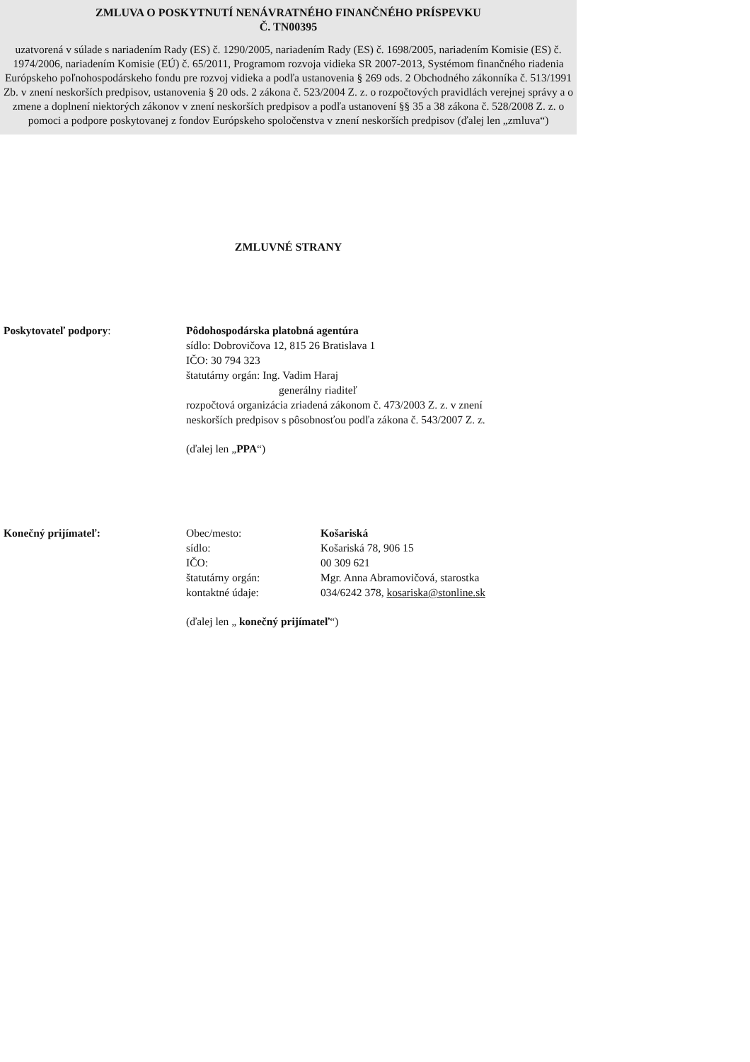ZMLUVA O POSKYTNUTÍ NENÁVRATNÉHO FINANČNÉHO PRÍSPEVKU
Č. TN00395
uzatvorená v súlade s nariadením Rady (ES) č. 1290/2005, nariadením Rady (ES) č. 1698/2005, nariadením Komisie (ES) č. 1974/2006, nariadením Komisie (EÚ) č. 65/2011, Programom rozvoja vidieka SR 2007-2013, Systémom finančného riadenia Európskeho poľnohospodárskeho fondu pre rozvoj vidieka a podľa ustanovenia § 269 ods. 2 Obchodného zákonníka č. 513/1991 Zb. v znení neskorších predpisov, ustanovenia § 20 ods. 2 zákona č. 523/2004 Z. z. o rozpočtových pravidlách verejnej správy a o zmene a doplnení niektorých zákonov v znení neskorších predpisov a podľa ustanovení §§ 35 a 38 zákona č. 528/2008 Z. z. o pomoci a podpore poskytovanej z fondov Európskeho spoločenstva v znení neskorších predpisov (ďalej len „zmluva“)
ZMLUVNÉ STRANY
Poskytovateľ podpory: Pôdohospodárska platobná agentúra
sídlo: Dobrovičova 12, 815 26 Bratislava 1
IČO: 30 794 323
štatutárny orgán: Ing. Vadim Haraj
generálny riaditeľ
rozpočtová organizácia zriadená zákonom č. 473/2003 Z. z. v znení
neskorších predpisov s pôsobnosťou podľa zákona č. 543/2007 Z. z.
(ďalej len „PPA“)
Konečný prijímateľ: Obec/mesto: Košariská sídlo: Košariská 78, 906 15 IČO: 00 309 621 štatutárny orgán: Mgr. Anna Abramovičová, starostka kontaktné údaje: 034/6242 378, kosariska@stonline.sk
(ďalej len „ konečný prijímateľ“)